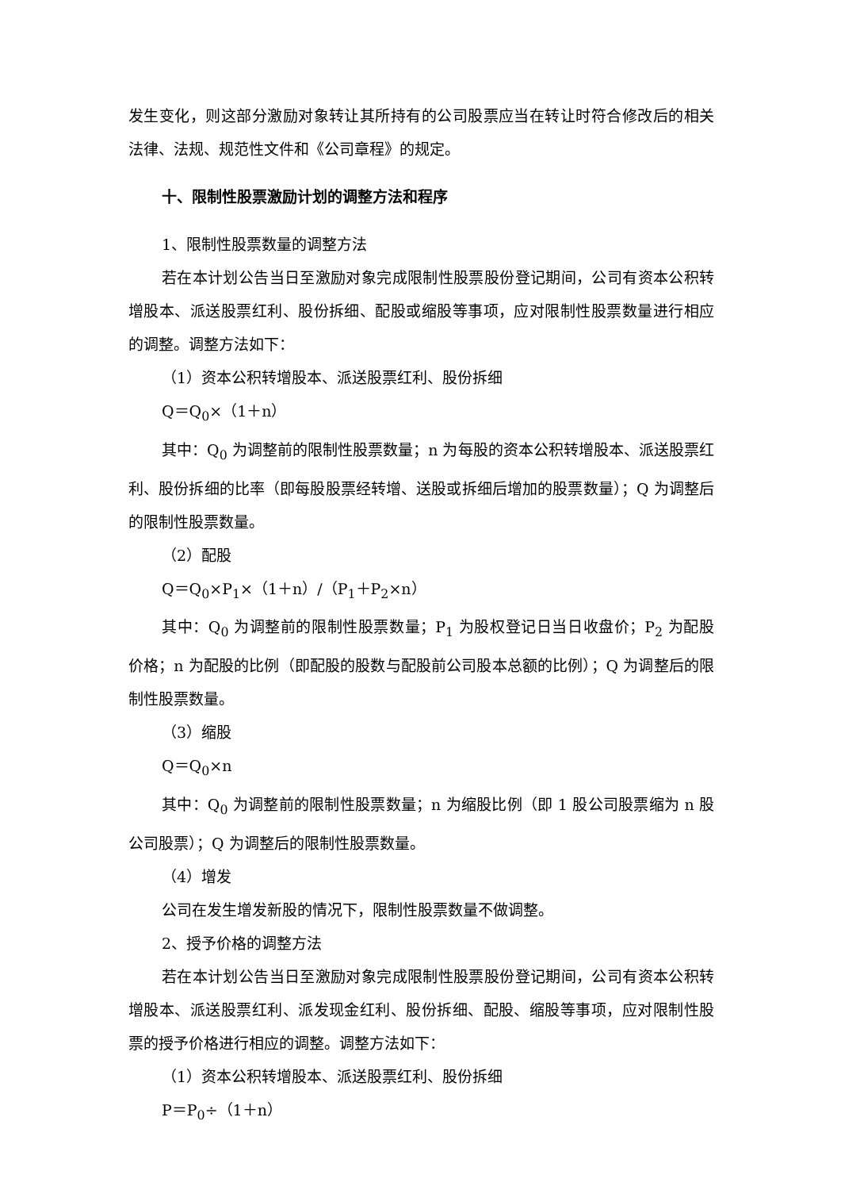发生变化，则这部分激励对象转让其所持有的公司股票应当在转让时符合修改后的相关法律、法规、规范性文件和《公司章程》的规定。
十、限制性股票激励计划的调整方法和程序
1、限制性股票数量的调整方法
若在本计划公告当日至激励对象完成限制性股票股份登记期间，公司有资本公积转增股本、派送股票红利、股份拆细、配股或缩股等事项，应对限制性股票数量进行相应的调整。调整方法如下：
（1）资本公积转增股本、派送股票红利、股份拆细
Q＝Q<sub>0</sub>×（1＋n）
其中：Q<sub>0</sub> 为调整前的限制性股票数量；n 为每股的资本公积转增股本、派送股票红利、股份拆细的比率（即每股股票经转增、送股或拆细后增加的股票数量）；Q 为调整后的限制性股票数量。
（2）配股
Q＝Q<sub>0</sub>×P<sub>1</sub>×（1＋n）/（P<sub>1</sub>＋P<sub>2</sub>×n）
其中：Q<sub>0</sub> 为调整前的限制性股票数量；P<sub>1</sub> 为股权登记日当日收盘价；P<sub>2</sub> 为配股价格；n 为配股的比例（即配股的股数与配股前公司股本总额的比例）；Q 为调整后的限制性股票数量。
（3）缩股
Q＝Q<sub>0</sub>×n
其中：Q<sub>0</sub> 为调整前的限制性股票数量；n 为缩股比例（即 1 股公司股票缩为 n 股公司股票）；Q 为调整后的限制性股票数量。
（4）增发
公司在发生增发新股的情况下，限制性股票数量不做调整。
2、授予价格的调整方法
若在本计划公告当日至激励对象完成限制性股票股份登记期间，公司有资本公积转增股本、派送股票红利、派发现金红利、股份拆细、配股、缩股等事项，应对限制性股票的授予价格进行相应的调整。调整方法如下：
（1）资本公积转增股本、派送股票红利、股份拆细
P＝P<sub>0</sub>÷（1＋n）